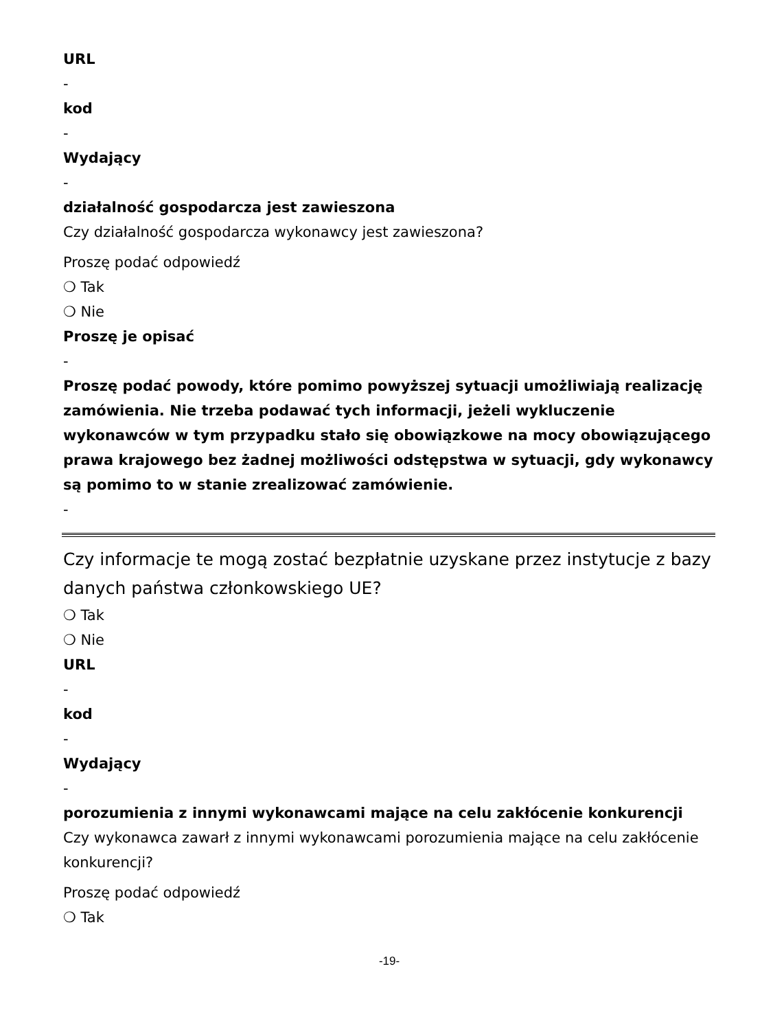URL
-
kod
-
Wydający
-
działalność gospodarcza jest zawieszona
Czy działalność gospodarcza wykonawcy jest zawieszona?
Proszę podać odpowiedź
❍ Tak
❍ Nie
Proszę je opisać
-
Proszę podać powody, które pomimo powyższej sytuacji umożliwiają realizację zamówienia. Nie trzeba podawać tych informacji, jeżeli wykluczenie wykonawców w tym przypadku stało się obowiązkowe na mocy obowiązującego prawa krajowego bez żadnej możliwości odstępstwa w sytuacji, gdy wykonawcy są pomimo to w stanie zrealizować zamówienie.
-
Czy informacje te mogą zostać bezpłatnie uzyskane przez instytucje z bazy danych państwa członkowskiego UE?
❍ Tak
❍ Nie
URL
-
kod
-
Wydający
-
porozumienia z innymi wykonawcami mające na celu zakłócenie konkurencji
Czy wykonawca zawarł z innymi wykonawcami porozumienia mające na celu zakłócenie konkurencji?
Proszę podać odpowiedź
❍ Tak
-19-